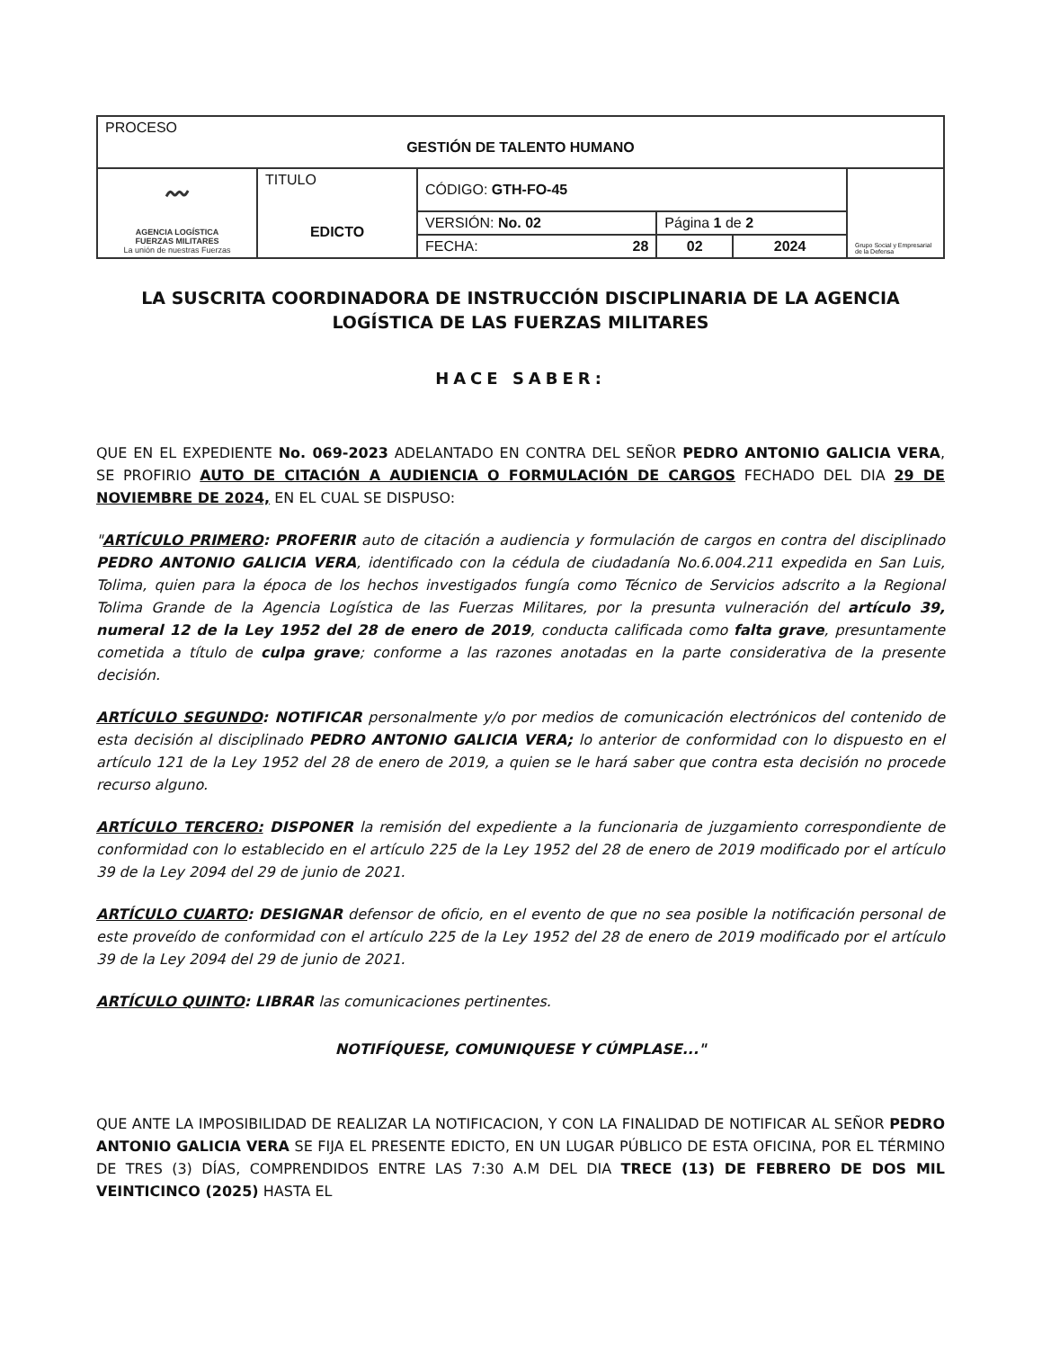| PROCESO GESTIÓN DE TALENTO HUMANO | | | | | |
| 〰 AGENCIA LOGÍSTICA FUERZAS MILITARES La unión de nuestras Fuerzas | TITULO EDICTO | CÓDIGO: GTH-FO-45 | | | Grupo Social y Empresarial de la Defensa |
| | | VERSIÓN: No. 02 | Página 1 de 2 | | |
| | | FECHA: 28 | 02 | 2024 | |
LA SUSCRITA COORDINADORA DE INSTRUCCIÓN DISCIPLINARIA DE LA AGENCIA LOGÍSTICA DE LAS FUERZAS MILITARES
HACE SABER:
QUE EN EL EXPEDIENTE No. 069-2023 ADELANTADO EN CONTRA DEL SEÑOR PEDRO ANTONIO GALICIA VERA, SE PROFIRIO AUTO DE CITACIÓN A AUDIENCIA O FORMULACIÓN DE CARGOS FECHADO DEL DIA 29 DE NOVIEMBRE DE 2024, EN EL CUAL SE DISPUSO:
"ARTÍCULO PRIMERO: PROFERIR auto de citación a audiencia y formulación de cargos en contra del disciplinado PEDRO ANTONIO GALICIA VERA, identificado con la cédula de ciudadanía No.6.004.211 expedida en San Luis, Tolima, quien para la época de los hechos investigados fungía como Técnico de Servicios adscrito a la Regional Tolima Grande de la Agencia Logística de las Fuerzas Militares, por la presunta vulneración del artículo 39, numeral 12 de la Ley 1952 del 28 de enero de 2019, conducta calificada como falta grave, presuntamente cometida a título de culpa grave; conforme a las razones anotadas en la parte considerativa de la presente decisión.
ARTÍCULO SEGUNDO: NOTIFICAR personalmente y/o por medios de comunicación electrónicos del contenido de esta decisión al disciplinado PEDRO ANTONIO GALICIA VERA; lo anterior de conformidad con lo dispuesto en el artículo 121 de la Ley 1952 del 28 de enero de 2019, a quien se le hará saber que contra esta decisión no procede recurso alguno.
ARTÍCULO TERCERO: DISPONER la remisión del expediente a la funcionaria de juzgamiento correspondiente de conformidad con lo establecido en el artículo 225 de la Ley 1952 del 28 de enero de 2019 modificado por el artículo 39 de la Ley 2094 del 29 de junio de 2021.
ARTÍCULO CUARTO: DESIGNAR defensor de oficio, en el evento de que no sea posible la notificación personal de este proveído de conformidad con el artículo 225 de la Ley 1952 del 28 de enero de 2019 modificado por el artículo 39 de la Ley 2094 del 29 de junio de 2021.
ARTÍCULO QUINTO: LIBRAR las comunicaciones pertinentes.
NOTIFÍQUESE, COMUNIQUESE Y CÚMPLASE..."
QUE ANTE LA IMPOSIBILIDAD DE REALIZAR LA NOTIFICACION, Y CON LA FINALIDAD DE NOTIFICAR AL SEÑOR PEDRO ANTONIO GALICIA VERA SE FIJA EL PRESENTE EDICTO, EN UN LUGAR PÚBLICO DE ESTA OFICINA, POR EL TÉRMINO DE TRES (3) DÍAS, COMPRENDIDOS ENTRE LAS 7:30 A.M DEL DIA TRECE (13) DE FEBRERO DE DOS MIL VEINTICINCO (2025) HASTA EL